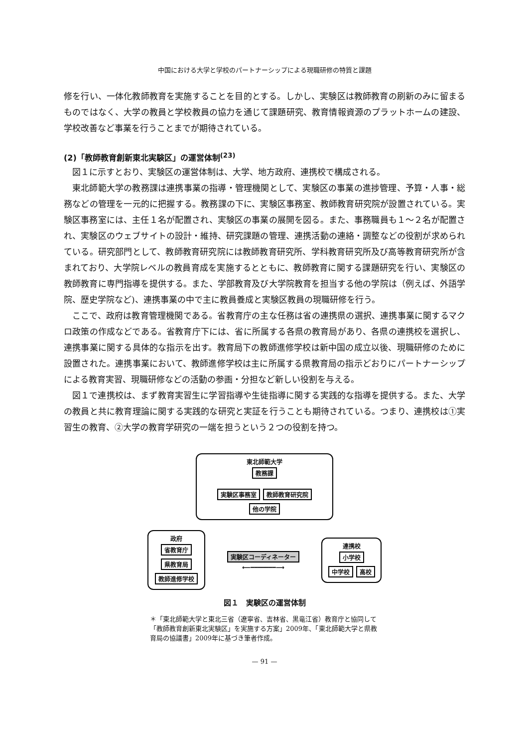中国における大学と学校のパートナーシップによる現職研修の特質と課題
修を行い、一体化教師教育を実施することを目的とする。しかし、実験区は教師教育の刷新のみに留まるものではなく、大学の教員と学校教員の協力を通じて課題研究、教育情報資源のプラットホームの建設、学校改善など事業を行うことまでが期待されている。
(2)「教師教育創新東北実験区」の運営体制<sup>(23)</sup>
図１に示すとおり、実験区の運営体制は、大学、地方政府、連携校で構成される。
東北師範大学の教務課は連携事業の指導・管理機関として、実験区の事業の進捗管理、予算・人事・総務などの管理を一元的に把握する。教務課の下に、実験区事務室、教師教育研究院が設置されている。実験区事務室には、主任１名が配置され、実験区の事業の展開を図る。また、事務職員も１〜２名が配置され、実験区のウェブサイトの設計・維持、研究課題の管理、連携活動の連絡・調整などの役割が求められている。研究部門として、教師教育研究院には教師教育研究所、学科教育研究所及び高等教育研究所が含まれており、大学院レベルの教員育成を実施するとともに、教師教育に関する課題研究を行い、実験区の教師教育に専門指導を提供する。また、学部教育及び大学院教育を担当する他の学院は（例えば、外語学院、歴史学院など)、連携事業の中で主に教員養成と実験区教員の現職研修を行う。
ここで、政府は教育管理機関である。省教育庁の主な任務は省の連携県の選択、連携事業に関するマクロ政策の作成などである。省教育庁下には、省に所属する各県の教育局があり、各県の連携校を選択し、連携事業に関する具体的な指示を出す。教育局下の教師進修学校は新中国の成立以後、現職研修のために設置された。連携事業において、教師進修学校は主に所属する県教育局の指示どおりにパートナーシップによる教育実習、現職研修などの活動の参画・分担など新しい役割を与える。
図１で連携校は、まず教育実習生に学習指導や生徒指導に関する実践的な指導を提供する。また、大学の教員と共に教育理論に関する実践的な研究と実証を行うことも期待されている。つまり、連携校は①実習生の教育、②大学の教育学研究の一端を担うという２つの役割を持つ。
東北師範大学
教務課
実験区事務室 教師教育研究院 他の学院
政府
省教育庁
県教育局
教師進修学校
実験区コーディネーター
⟵━━━━━━━⟶
連携校
小学校 中学校 高校
図１　実験区の運営体制
＊「東北師範大学と東北三省（遼寧省、吉林省、黒竜江省）教育庁と協同して「教師教育創新東北実験区」を実施する方案」2009年、「東北師範大学と県教育局の協議書」2009年に基づき筆者作成。
— 91 —